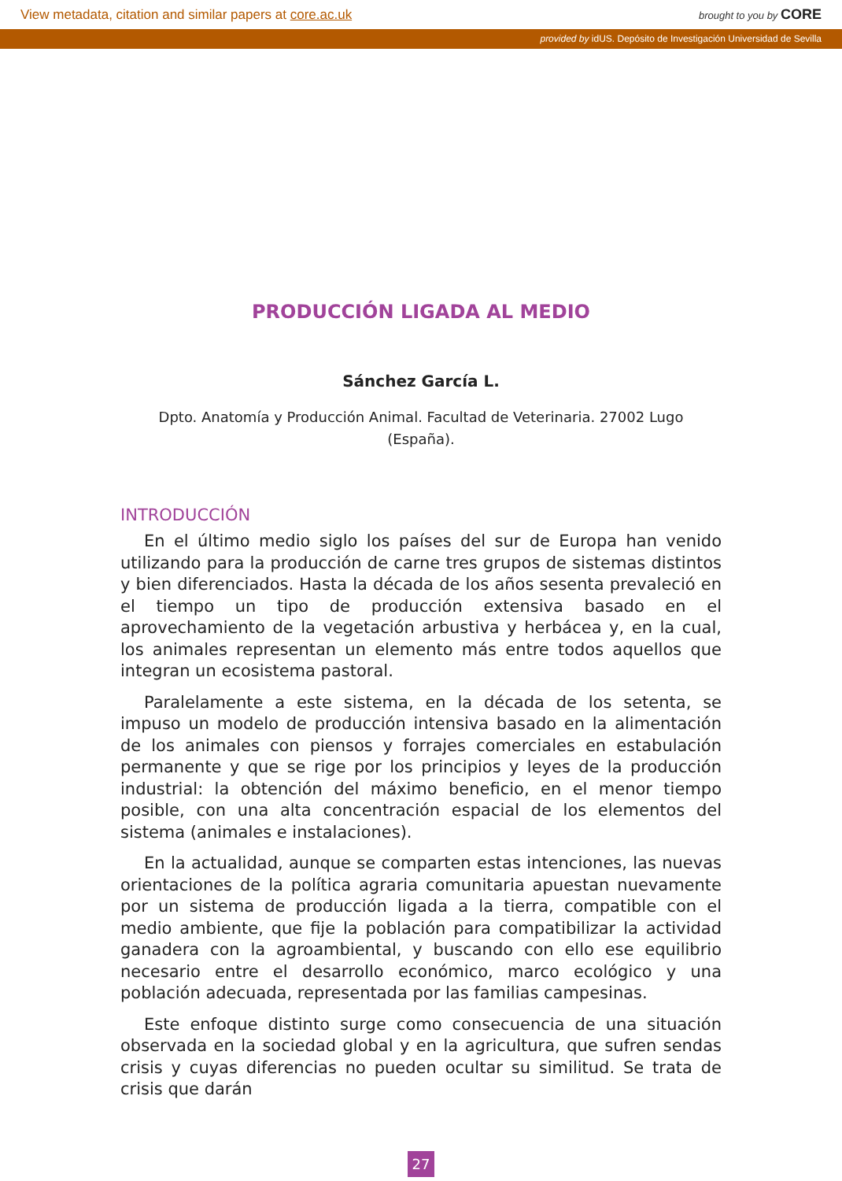View metadata, citation and similar papers at core.ac.uk
brought to you by CORE
provided by idUS. Depósito de Investigación Universidad de Sevilla
PRODUCCIÓN LIGADA AL MEDIO
Sánchez García L.
Dpto. Anatomía y Producción Animal. Facultad de Veterinaria. 27002 Lugo
(España).
INTRODUCCIÓN
En el último medio siglo los países del sur de Europa han venido utilizando para la producción de carne tres grupos de sistemas distintos y bien diferenciados. Hasta la década de los años sesenta prevaleció en el tiempo un tipo de producción extensiva basado en el aprovechamiento de la vegetación arbustiva y herbácea y, en la cual, los animales representan un elemento más entre todos aquellos que integran un ecosistema pastoral.
Paralelamente a este sistema, en la década de los setenta, se impuso un modelo de producción intensiva basado en la alimentación de los animales con piensos y forrajes comerciales en estabulación permanente y que se rige por los principios y leyes de la producción industrial: la obtención del máximo beneficio, en el menor tiempo posible, con una alta concentración espacial de los elementos del sistema (animales e instalaciones).
En la actualidad, aunque se comparten estas intenciones, las nuevas orientaciones de la política agraria comunitaria apuestan nuevamente por un sistema de producción ligada a la tierra, compatible con el medio ambiente, que fije la población para compatibilizar la actividad ganadera con la agroambiental, y buscando con ello ese equilibrio necesario entre el desarrollo económico, marco ecológico y una población adecuada, representada por las familias campesinas.
Este enfoque distinto surge como consecuencia de una situación observada en la sociedad global y en la agricultura, que sufren sendas crisis y cuyas diferencias no pueden ocultar su similitud. Se trata de crisis que darán
27